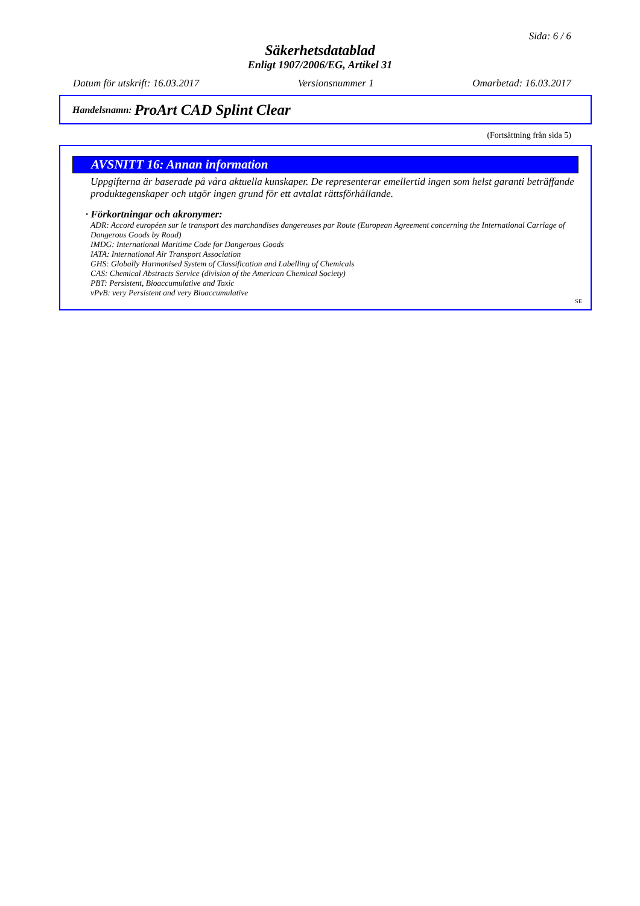Sida: 6 / 6
Säkerhetsdatablad
Enligt 1907/2006/EG, Artikel 31
Datum för utskrift: 16.03.2017 Versionsnummer 1 Omarbetad: 16.03.2017
Handelsnamn: ProArt CAD Splint Clear
(Fortsättning från sida 5)
AVSNITT 16: Annan information
Uppgifterna är baserade på våra aktuella kunskaper. De representerar emellertid ingen som helst garanti beträffande produktegenskaper och utgör ingen grund för ett avtalat rättsförhållande.
· Förkortningar och akronymer:
ADR: Accord européen sur le transport des marchandises dangereuses par Route (European Agreement concerning the International Carriage of Dangerous Goods by Road)
IMDG: International Maritime Code for Dangerous Goods
IATA: International Air Transport Association
GHS: Globally Harmonised System of Classification and Labelling of Chemicals
CAS: Chemical Abstracts Service (division of the American Chemical Society)
PBT: Persistent, Bioaccumulative and Toxic
vPvB: very Persistent and very Bioaccumulative
SE